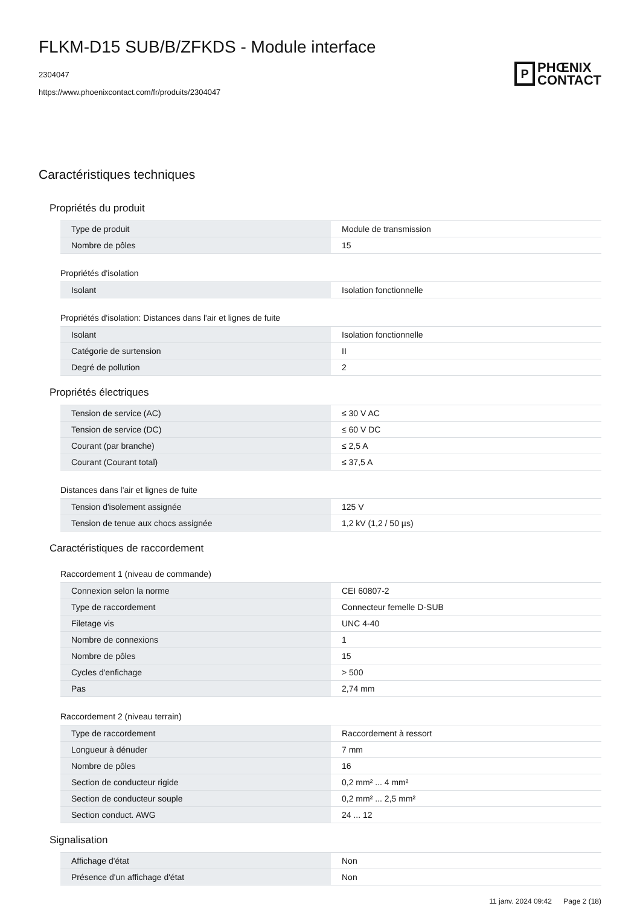FLKM-D15 SUB/B/ZFKDS - Module interface
2304047
https://www.phoenixcontact.com/fr/produits/2304047
P
PHŒNIX
CONTACT
Caractéristiques techniques
Propriétés du produit
| Type de produit | Module de transmission |
| Nombre de pôles | 15 |
Propriétés d'isolation
| Isolant | Isolation fonctionnelle |
Propriétés d'isolation: Distances dans l'air et lignes de fuite
| Isolant | Isolation fonctionnelle |
| Catégorie de surtension | II |
| Degré de pollution | 2 |
Propriétés électriques
| Tension de service (AC) | ≤ 30 V AC |
| Tension de service (DC) | ≤ 60 V DC |
| Courant (par branche) | ≤ 2,5 A |
| Courant (Courant total) | ≤ 37,5 A |
Distances dans l'air et lignes de fuite
| Tension d'isolement assignée | 125 V |
| Tension de tenue aux chocs assignée | 1,2 kV (1,2 / 50 µs) |
Caractéristiques de raccordement
Raccordement 1 (niveau de commande)
| Connexion selon la norme | CEI 60807-2 |
| Type de raccordement | Connecteur femelle D-SUB |
| Filetage vis | UNC 4-40 |
| Nombre de connexions | 1 |
| Nombre de pôles | 15 |
| Cycles d'enfichage | > 500 |
| Pas | 2,74 mm |
Raccordement 2 (niveau terrain)
| Type de raccordement | Raccordement à ressort |
| Longueur à dénuder | 7 mm |
| Nombre de pôles | 16 |
| Section de conducteur rigide | 0,2 mm² ... 4 mm² |
| Section de conducteur souple | 0,2 mm² ... 2,5 mm² |
| Section conduct. AWG | 24 ... 12 |
Signalisation
| Affichage d'état | Non |
| Présence d'un affichage d'état | Non |
11 janv. 2024 09:42 Page 2 (18)